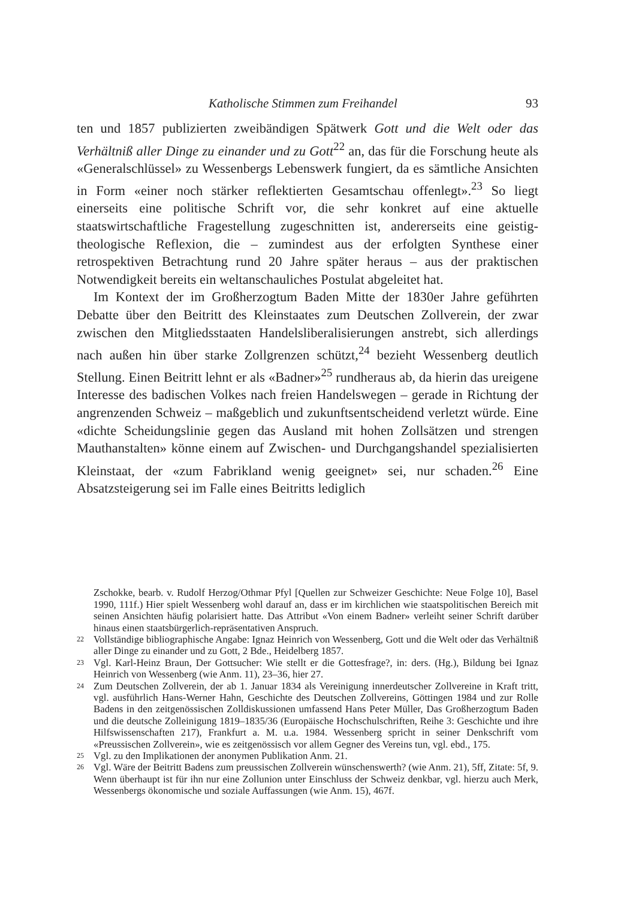Katholische Stimmen zum Freihandel 93
ten und 1857 publizierten zweibändigen Spätwerk Gott und die Welt oder das Verhältniß aller Dinge zu einander und zu Gott<sup>22</sup> an, das für die Forschung heute als «Generalschlüssel» zu Wessenbergs Lebenswerk fungiert, da es sämtliche Ansichten in Form «einer noch stärker reflektierten Gesamtschau offenlegt».<sup>23</sup> So liegt einerseits eine politische Schrift vor, die sehr konkret auf eine aktuelle staatswirtschaftliche Fragestellung zugeschnitten ist, andererseits eine geistig-theologische Reflexion, die – zumindest aus der erfolgten Synthese einer retrospektiven Betrachtung rund 20 Jahre später heraus – aus der praktischen Notwendigkeit bereits ein weltanschauliches Postulat abgeleitet hat.
Im Kontext der im Großherzogtum Baden Mitte der 1830er Jahre geführten Debatte über den Beitritt des Kleinstaates zum Deutschen Zollverein, der zwar zwischen den Mitgliedsstaaten Handelsliberalisierungen anstrebt, sich allerdings nach außen hin über starke Zollgrenzen schützt,<sup>24</sup> bezieht Wessenberg deutlich Stellung. Einen Beitritt lehnt er als «Badner»<sup>25</sup> rundheraus ab, da hierin das ureigene Interesse des badischen Volkes nach freien Handelswegen – gerade in Richtung der angrenzenden Schweiz – maßgeblich und zukunftsentscheidend verletzt würde. Eine «dichte Scheidungslinie gegen das Ausland mit hohen Zollsätzen und strengen Mauthanstalten» könne einem auf Zwischen- und Durchgangshandel spezialisierten Kleinstaat, der «zum Fabrikland wenig geeignet» sei, nur schaden.<sup>26</sup> Eine Absatzsteigerung sei im Falle eines Beitritts lediglich
Zschokke, bearb. v. Rudolf Herzog/Othmar Pfyl [Quellen zur Schweizer Geschichte: Neue Folge 10], Basel 1990, 111f.) Hier spielt Wessenberg wohl darauf an, dass er im kirchlichen wie staatspolitischen Bereich mit seinen Ansichten häufig polarisiert hatte. Das Attribut «Von einem Badner» verleiht seiner Schrift darüber hinaus einen staatsbürgerlich-repräsentativen Anspruch.
22 Vollständige bibliographische Angabe: Ignaz Heinrich von Wessenberg, Gott und die Welt oder das Verhältniß aller Dinge zu einander und zu Gott, 2 Bde., Heidelberg 1857.
23 Vgl. Karl-Heinz Braun, Der Gottsucher: Wie stellt er die Gottesfrage?, in: ders. (Hg.), Bildung bei Ignaz Heinrich von Wessenberg (wie Anm. 11), 23–36, hier 27.
24 Zum Deutschen Zollverein, der ab 1. Januar 1834 als Vereinigung innerdeutscher Zollvereine in Kraft tritt, vgl. ausführlich Hans-Werner Hahn, Geschichte des Deutschen Zollvereins, Göttingen 1984 und zur Rolle Badens in den zeitgenössischen Zolldiskussionen umfassend Hans Peter Müller, Das Großherzogtum Baden und die deutsche Zolleinigung 1819–1835/36 (Europäische Hochschulschriften, Reihe 3: Geschichte und ihre Hilfswissenschaften 217), Frankfurt a. M. u.a. 1984. Wessenberg spricht in seiner Denkschrift vom «Preussischen Zollverein», wie es zeitgenössisch vor allem Gegner des Vereins tun, vgl. ebd., 175.
25 Vgl. zu den Implikationen der anonymen Publikation Anm. 21.
26 Vgl. Wäre der Beitritt Badens zum preussischen Zollverein wünschenswerth? (wie Anm. 21), 5ff, Zitate: 5f, 9. Wenn überhaupt ist für ihn nur eine Zollunion unter Einschluss der Schweiz denkbar, vgl. hierzu auch Merk, Wessenbergs ökonomische und soziale Auffassungen (wie Anm. 15), 467f.